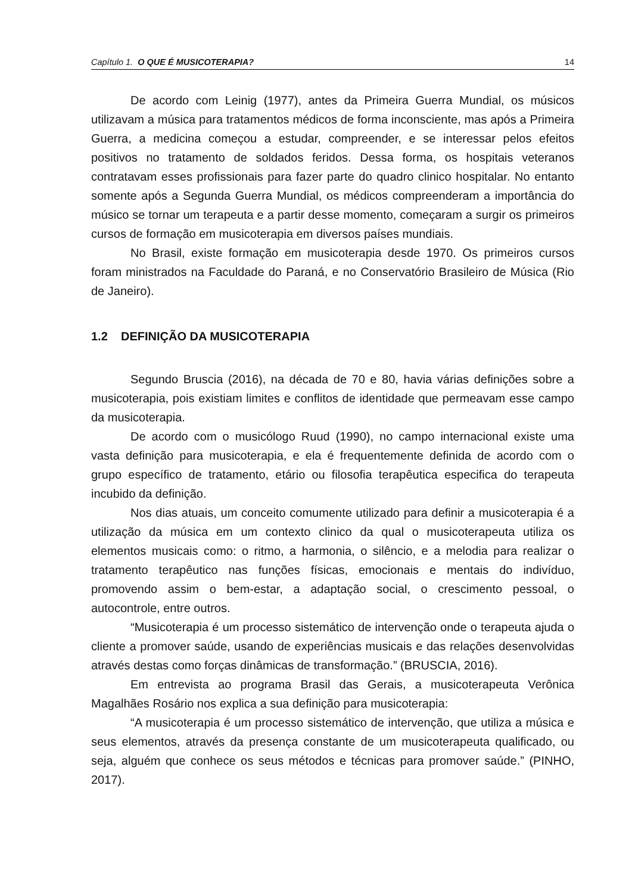Capítulo 1. O QUE É MUSICOTERAPIA? 14
De acordo com Leinig (1977), antes da Primeira Guerra Mundial, os músicos utilizavam a música para tratamentos médicos de forma inconsciente, mas após a Primeira Guerra, a medicina começou a estudar, compreender, e se interessar pelos efeitos positivos no tratamento de soldados feridos. Dessa forma, os hospitais veteranos contratavam esses profissionais para fazer parte do quadro clinico hospitalar. No entanto somente após a Segunda Guerra Mundial, os médicos compreenderam a importância do músico se tornar um terapeuta e a partir desse momento, começaram a surgir os primeiros cursos de formação em musicoterapia em diversos países mundiais.
No Brasil, existe formação em musicoterapia desde 1970. Os primeiros cursos foram ministrados na Faculdade do Paraná, e no Conservatório Brasileiro de Música (Rio de Janeiro).
1.2 DEFINIÇÃO DA MUSICOTERAPIA
Segundo Bruscia (2016), na década de 70 e 80, havia várias definições sobre a musicoterapia, pois existiam limites e conflitos de identidade que permeavam esse campo da musicoterapia.
De acordo com o musicólogo Ruud (1990), no campo internacional existe uma vasta definição para musicoterapia, e ela é frequentemente definida de acordo com o grupo específico de tratamento, etário ou filosofia terapêutica especifica do terapeuta incubido da definição.
Nos dias atuais, um conceito comumente utilizado para definir a musicoterapia é a utilização da música em um contexto clinico da qual o musicoterapeuta utiliza os elementos musicais como: o ritmo, a harmonia, o silêncio, e a melodia para realizar o tratamento terapêutico nas funções físicas, emocionais e mentais do indivíduo, promovendo assim o bem-estar, a adaptação social, o crescimento pessoal, o autocontrole, entre outros.
“Musicoterapia é um processo sistemático de intervenção onde o terapeuta ajuda o cliente a promover saúde, usando de experiências musicais e das relações desenvolvidas através destas como forças dinâmicas de transformação.” (BRUSCIA, 2016).
Em entrevista ao programa Brasil das Gerais, a musicoterapeuta Verônica Magalhães Rosário nos explica a sua definição para musicoterapia:
“A musicoterapia é um processo sistemático de intervenção, que utiliza a música e seus elementos, através da presença constante de um musicoterapeuta qualificado, ou seja, alguém que conhece os seus métodos e técnicas para promover saúde.” (PINHO, 2017).